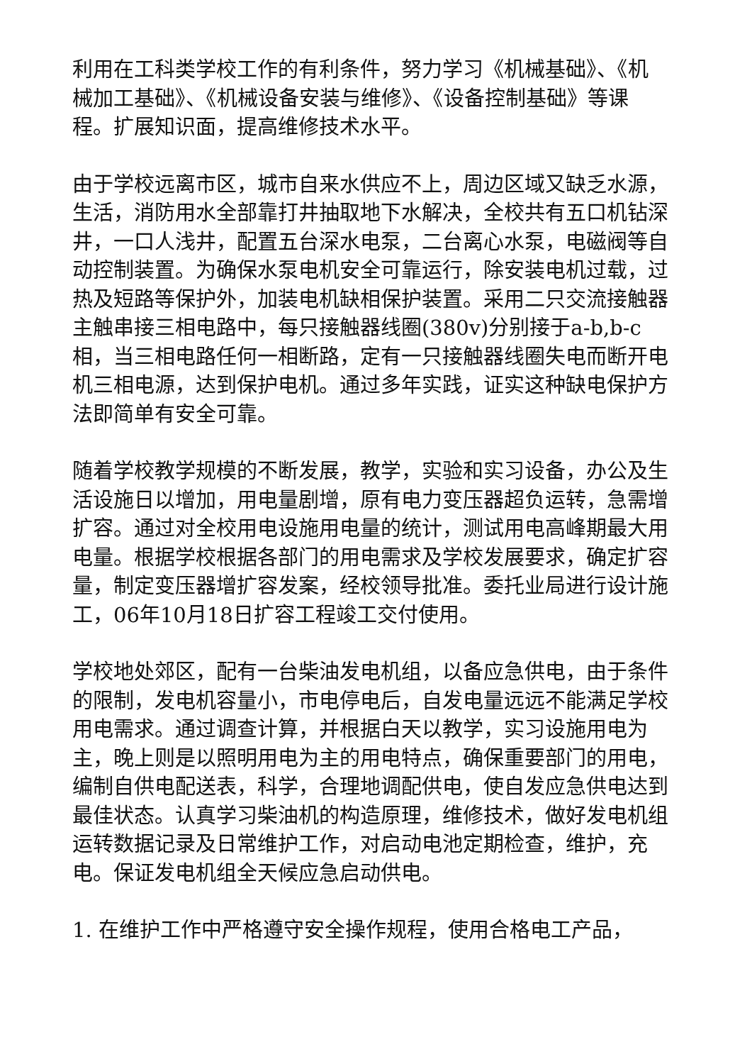利用在工科类学校工作的有利条件，努力学习《机械基础》、《机械加工基础》、《机械设备安装与维修》、《设备控制基础》等课程。扩展知识面，提高维修技术水平。
由于学校远离市区，城市自来水供应不上，周边区域又缺乏水源，生活，消防用水全部靠打井抽取地下水解决，全校共有五口机钻深井，一口人浅井，配置五台深水电泵，二台离心水泵，电磁阀等自动控制装置。为确保水泵电机安全可靠运行，除安装电机过载，过热及短路等保护外，加装电机缺相保护装置。采用二只交流接触器主触串接三相电路中，每只接触器线圈(380v)分别接于a-b,b-c相，当三相电路任何一相断路，定有一只接触器线圈失电而断开电机三相电源，达到保护电机。通过多年实践，证实这种缺电保护方法即简单有安全可靠。
随着学校教学规模的不断发展，教学，实验和实习设备，办公及生活设施日以增加，用电量剧增，原有电力变压器超负运转，急需增扩容。通过对全校用电设施用电量的统计，测试用电高峰期最大用电量。根据学校根据各部门的用电需求及学校发展要求，确定扩容量，制定变压器增扩容发案，经校领导批准。委托业局进行设计施工，06年10月18日扩容工程竣工交付使用。
学校地处郊区，配有一台柴油发电机组，以备应急供电，由于条件的限制，发电机容量小，市电停电后，自发电量远远不能满足学校用电需求。通过调查计算，并根据白天以教学，实习设施用电为主，晚上则是以照明用电为主的用电特点，确保重要部门的用电，编制自供电配送表，科学，合理地调配供电，使自发应急供电达到最佳状态。认真学习柴油机的构造原理，维修技术，做好发电机组运转数据记录及日常维护工作，对启动电池定期检查，维护，充电。保证发电机组全天候应急启动供电。
1. 在维护工作中严格遵守安全操作规程，使用合格电工产品，